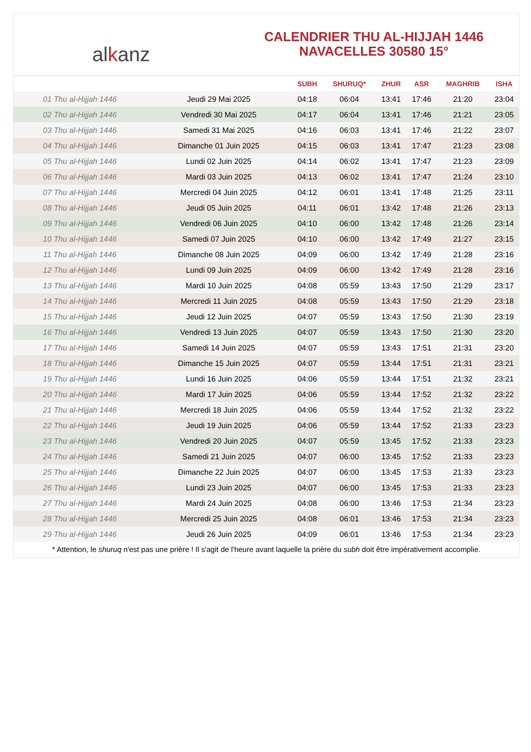alkanz
CALENDRIER THU AL-HIJJAH 1446
NAVACELLES 30580 15°
| | | SUBH | SHURUQ* | ZHUR | ASR | MAGHRIB | ISHA |
| --- | --- | --- | --- | --- | --- | --- | --- |
| 01 Thu al-Hijjah 1446 | Jeudi 29 Mai 2025 | 04:18 | 06:04 | 13:41 | 17:46 | 21:20 | 23:04 |
| 02 Thu al-Hijjah 1446 | Vendredi 30 Mai 2025 | 04:17 | 06:04 | 13:41 | 17:46 | 21:21 | 23:05 |
| 03 Thu al-Hijjah 1446 | Samedi 31 Mai 2025 | 04:16 | 06:03 | 13:41 | 17:46 | 21:22 | 23:07 |
| 04 Thu al-Hijjah 1446 | Dimanche 01 Juin 2025 | 04:15 | 06:03 | 13:41 | 17:47 | 21:23 | 23:08 |
| 05 Thu al-Hijjah 1446 | Lundi 02 Juin 2025 | 04:14 | 06:02 | 13:41 | 17:47 | 21:23 | 23:09 |
| 06 Thu al-Hijjah 1446 | Mardi 03 Juin 2025 | 04:13 | 06:02 | 13:41 | 17:47 | 21:24 | 23:10 |
| 07 Thu al-Hijjah 1446 | Mercredi 04 Juin 2025 | 04:12 | 06:01 | 13:41 | 17:48 | 21:25 | 23:11 |
| 08 Thu al-Hijjah 1446 | Jeudi 05 Juin 2025 | 04:11 | 06:01 | 13:42 | 17:48 | 21:26 | 23:13 |
| 09 Thu al-Hijjah 1446 | Vendredi 06 Juin 2025 | 04:10 | 06:00 | 13:42 | 17:48 | 21:26 | 23:14 |
| 10 Thu al-Hijjah 1446 | Samedi 07 Juin 2025 | 04:10 | 06:00 | 13:42 | 17:49 | 21:27 | 23:15 |
| 11 Thu al-Hijjah 1446 | Dimanche 08 Juin 2025 | 04:09 | 06:00 | 13:42 | 17:49 | 21:28 | 23:16 |
| 12 Thu al-Hijjah 1446 | Lundi 09 Juin 2025 | 04:09 | 06:00 | 13:42 | 17:49 | 21:28 | 23:16 |
| 13 Thu al-Hijjah 1446 | Mardi 10 Juin 2025 | 04:08 | 05:59 | 13:43 | 17:50 | 21:29 | 23:17 |
| 14 Thu al-Hijjah 1446 | Mercredi 11 Juin 2025 | 04:08 | 05:59 | 13:43 | 17:50 | 21:29 | 23:18 |
| 15 Thu al-Hijjah 1446 | Jeudi 12 Juin 2025 | 04:07 | 05:59 | 13:43 | 17:50 | 21:30 | 23:19 |
| 16 Thu al-Hijjah 1446 | Vendredi 13 Juin 2025 | 04:07 | 05:59 | 13:43 | 17:50 | 21:30 | 23:20 |
| 17 Thu al-Hijjah 1446 | Samedi 14 Juin 2025 | 04:07 | 05:59 | 13:43 | 17:51 | 21:31 | 23:20 |
| 18 Thu al-Hijjah 1446 | Dimanche 15 Juin 2025 | 04:07 | 05:59 | 13:44 | 17:51 | 21:31 | 23:21 |
| 19 Thu al-Hijjah 1446 | Lundi 16 Juin 2025 | 04:06 | 05:59 | 13:44 | 17:51 | 21:32 | 23:21 |
| 20 Thu al-Hijjah 1446 | Mardi 17 Juin 2025 | 04:06 | 05:59 | 13:44 | 17:52 | 21:32 | 23:22 |
| 21 Thu al-Hijjah 1446 | Mercredi 18 Juin 2025 | 04:06 | 05:59 | 13:44 | 17:52 | 21:32 | 23:22 |
| 22 Thu al-Hijjah 1446 | Jeudi 19 Juin 2025 | 04:06 | 05:59 | 13:44 | 17:52 | 21:33 | 23:23 |
| 23 Thu al-Hijjah 1446 | Vendredi 20 Juin 2025 | 04:07 | 05:59 | 13:45 | 17:52 | 21:33 | 23:23 |
| 24 Thu al-Hijjah 1446 | Samedi 21 Juin 2025 | 04:07 | 06:00 | 13:45 | 17:52 | 21:33 | 23:23 |
| 25 Thu al-Hijjah 1446 | Dimanche 22 Juin 2025 | 04:07 | 06:00 | 13:45 | 17:53 | 21:33 | 23:23 |
| 26 Thu al-Hijjah 1446 | Lundi 23 Juin 2025 | 04:07 | 06:00 | 13:45 | 17:53 | 21:33 | 23:23 |
| 27 Thu al-Hijjah 1446 | Mardi 24 Juin 2025 | 04:08 | 06:00 | 13:46 | 17:53 | 21:34 | 23:23 |
| 28 Thu al-Hijjah 1446 | Mercredi 25 Juin 2025 | 04:08 | 06:01 | 13:46 | 17:53 | 21:34 | 23:23 |
| 29 Thu al-Hijjah 1446 | Jeudi 26 Juin 2025 | 04:09 | 06:01 | 13:46 | 17:53 | 21:34 | 23:23 |
* Attention, le shuruq n'est pas une prière ! Il s'agit de l'heure avant laquelle la prière du subh doit être impérativement accomplie.